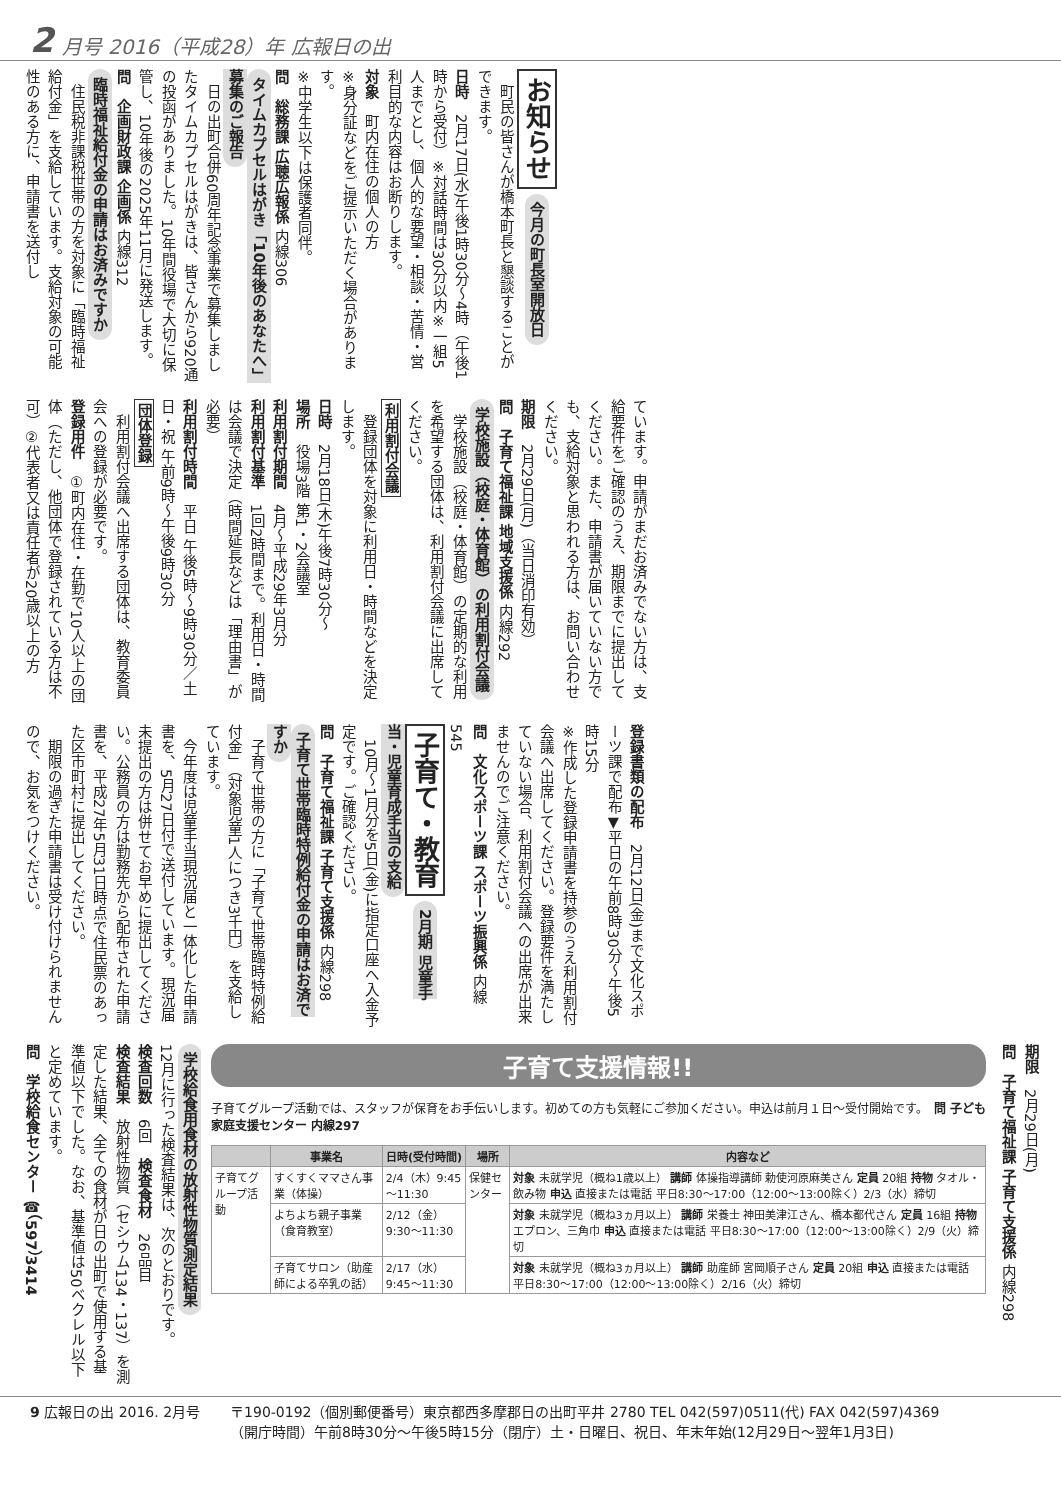2 月号 2016（平成28）年 広報日の出
お知らせ 今月の町長室開放日
　町民の皆さんが橋本町長と懇談することができます。
日時　2月17日(水)午後1時30分～4時（午後1時から受付）※対話時間は30分以内※一組5人までとし、個人的な要望・相談・苦情・営利目的な内容はお断りします。
対象　町内在住の個人の方
※身分証などをご提示いただく場合があります。
※中学生以下は保護者同伴。
問　総務課 広聴広報係 内線306
タイムカプセルはがき「10年後のあなたへ」募集のご報告
　日の出町合併60周年記念事業で募集しましたタイムカプセルはがきは、皆さんから920通の投函がありました。10年間役場で大切に保管し、10年後の2025年11月に発送します。
問　企画財政課 企画係 内線312
臨時福祉給付金の申請はお済みですか
　住民税非課税世帯の方を対象に「臨時福祉給付金」を支給しています。支給対象の可能性のある方に、申請書を送付し
ています。申請がまだお済みでない方は、支給要件をご確認のうえ、期限までに提出してください。また、申請書が届いていない方でも、支給対象と思われる方は、お問い合わせください。
期限　2月29日(月)（当日消印有効）
問　子育て福祉課 地域支援係 内線292
学校施設（校庭・体育館）の利用割付会議
　学校施設（校庭・体育館）の定期的な利用を希望する団体は、利用割付会議に出席してください。
利用割付会議
　登録団体を対象に利用日・時間などを決定します。
日時　2月18日(木)午後7時30分～
場所　役場3階 第1・2会議室
利用割付期間　4月～平成29年3月分
利用割付基準　1回2時間まで。利用日・時間は会議で決定（時間延長などは「理由書」が必要）
利用割付時間　平日 午後5時～9時30分／土日・祝 午前9時～午後9時30分
団体登録
　利用割付会議へ出席する団体は、教育委員会への登録が必要です。
登録用件　①町内在住・在勤で10人以上の団体（ただし、他団体で登録されている方は不可）②代表者又は責任者が20歳以上の方
登録書類の配布　2月12日(金)まで文化スポーツ課で配布▼平日の午前8時30分～午後5時15分
※作成した登録申請書を持参のうえ利用割付会議へ出席してください。登録要件を満たしていない場合、利用割付会議への出席が出来ませんのでご注意ください。
問　文化スポーツ課 スポーツ振興係 内線545
子育て・教育 2月期 児童手当・児童育成手当の支給
　10月～1月分を5日(金)に指定口座へ入金予定です。ご確認ください。
問　子育て福祉課 子育て支援係 内線298
子育て世帯臨時特例給付金の申請はお済ですか
　子育て世帯の方に「子育て世帯臨時特例給付金」（対象児童1人につき3千円）を支給しています。
　今年度は児童手当現況届と一体化した申請書を、5月27日付で送付しています。現況届未提出の方は併せてお早めに提出してください。公務員の方は勤務先から配布された申請書を、平成27年5月31日時点で住民票のあった区市町村に提出してください。
　期限の過ぎた申請書は受け付けられませんので、お気をつけください。
期限　2月29日(月)
問　子育て福祉課 子育て支援係 内線298
子育て支援情報!!
子育てグループ活動では、スタッフが保育をお手伝いします。初めての方も気軽にご参加ください。申込は前月１日～受付開始です。　問 子ども家庭支援センター 内線297
| | 事業名 | 日時(受付時間) | 場所 | 内容など |
| --- | --- | --- | --- | --- |
| 子育てグループ活動 | すくすくママさん事業（体操） | 2/4（木）9:45～11:30 | 保健センター | 対象 未就学児（概ね1歳以上） 講師 体操指導講師 勅使河原麻美さん 定員 20組 持物 タオル・飲み物 申込 直接または電話 平日8:30～17:00（12:00～13:00除く）2/3（水）締切 |
| | よちよち親子事業（食育教室） | 2/12（金）9:30～11:30 | | 対象 未就学児（概ね3ヵ月以上） 講師 栄養士 神田美津江さん、橋本都代さん 定員 16組 持物 エプロン、三角巾 申込 直接または電話 平日8:30～17:00（12:00～13:00除く）2/9（火）締切 |
| | 子育てサロン（助産師による卒乳の話） | 2/17（水）9:45～11:30 | | 対象 未就学児（概ね3ヵ月以上） 講師 助産師 宮岡順子さん 定員 20組 申込 直接または電話 平日8:30～17:00（12:00～13:00除く）2/16（火）締切 |
学校給食用食材の放射性物質測定結果
12月に行った検査結果は、次のとおりです。
検査回数　6回　検査食材　26品目
検査結果　放射性物質（セシウム134・137）を測定した結果、全ての食材が日の出町で使用する基準値以下でした。なお、基準値は50ベクレル以下と定めています。
問　学校給食センター ☎（597）3414
9 広報日の出 2016. 2月号 〒190-0192（個別郵便番号）東京都西多摩郡日の出町平井 2780 TEL 042(597)0511(代) FAX 042(597)4369
（開庁時間）午前8時30分～午後5時15分（閉庁）土・日曜日、祝日、年末年始(12月29日～翌年1月3日)